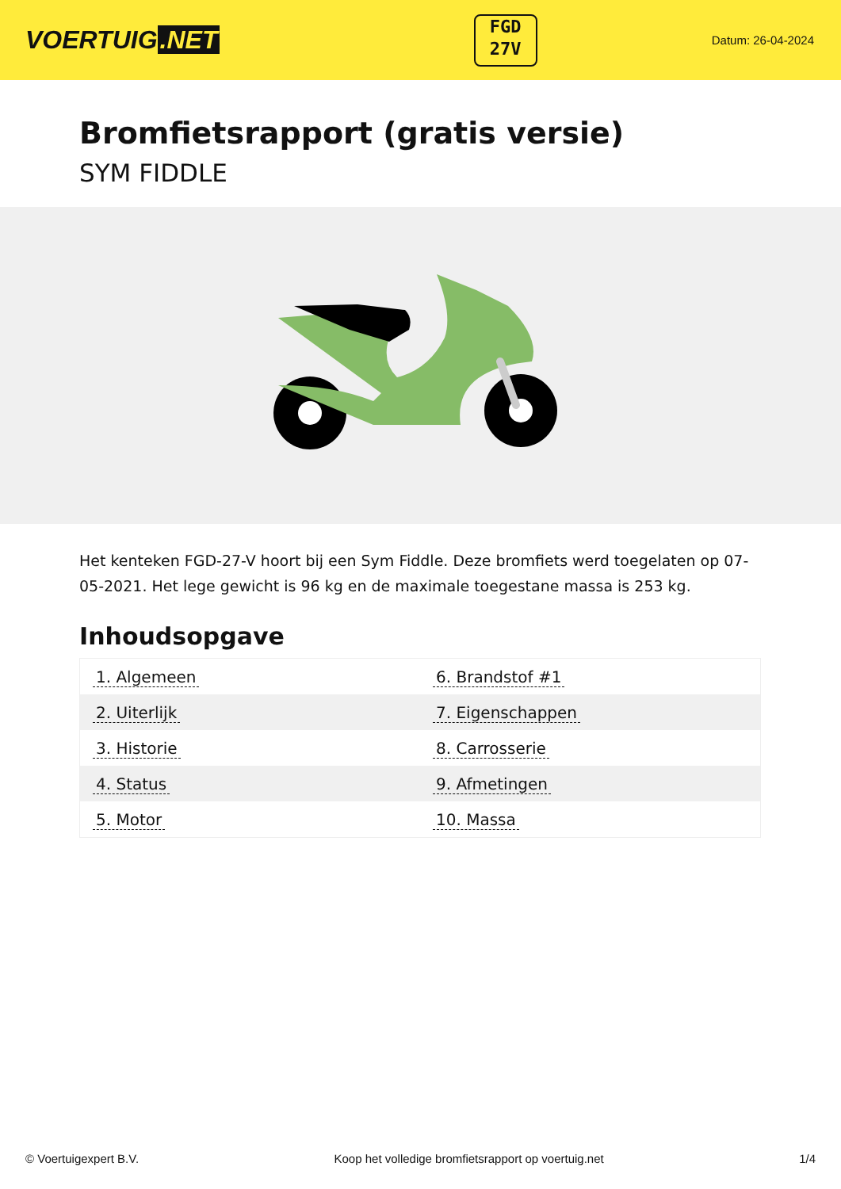VOERTUIG.NET
FGD
27V
Datum: 26-04-2024
Bromfietsrapport (gratis versie)
SYM FIDDLE
Het kenteken FGD-27-V hoort bij een Sym Fiddle. Deze bromfiets werd toegelaten op 07-05-2021. Het lege gewicht is 96 kg en de maximale toegestane massa is 253 kg.
Inhoudsopgave
| 1. Algemeen | 6. Brandstof #1 |
| 2. Uiterlijk | 7. Eigenschappen |
| 3. Historie | 8. Carrosserie |
| 4. Status | 9. Afmetingen |
| 5. Motor | 10. Massa |
© Voertuigexpert B.V. Koop het volledige bromfietsrapport op voertuig.net 1/4